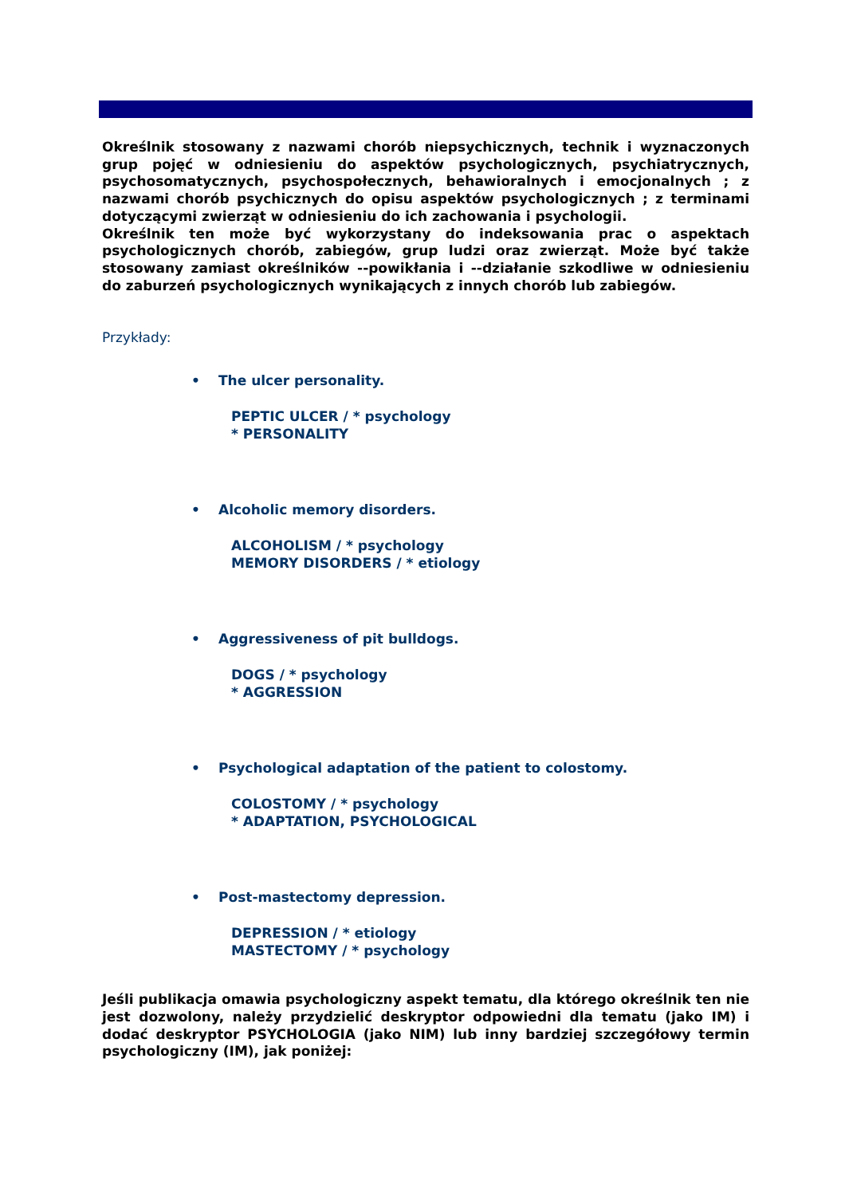Określnik stosowany z nazwami chorób niepsychicznych, technik i wyznaczonych grup pojęć w odniesieniu do aspektów psychologicznych, psychiatrycznych, psychosomatycznych, psychospołecznych, behawioralnych i emocjonalnych ; z nazwami chorób psychicznych do opisu aspektów psychologicznych ; z terminami dotyczącymi zwierząt w odniesieniu do ich zachowania i psychologii.
Określnik ten może być wykorzystany do indeksowania prac o aspektach psychologicznych chorób, zabiegów, grup ludzi oraz zwierząt. Może być także stosowany zamiast określników --powikłania i --działanie szkodliwe w odniesieniu do zaburzeń psychologicznych wynikających z innych chorób lub zabiegów.
Przykłady:
• The ulcer personality.
PEPTIC ULCER / * psychology
* PERSONALITY
• Alcoholic memory disorders.
ALCOHOLISM / * psychology
MEMORY DISORDERS / * etiology
• Aggressiveness of pit bulldogs.
DOGS / * psychology
* AGGRESSION
• Psychological adaptation of the patient to colostomy.
COLOSTOMY / * psychology
* ADAPTATION, PSYCHOLOGICAL
• Post-mastectomy depression.
DEPRESSION / * etiology
MASTECTOMY / * psychology
Jeśli publikacja omawia psychologiczny aspekt tematu, dla którego określnik ten nie jest dozwolony, należy przydzielić deskryptor odpowiedni dla tematu (jako IM) i dodać deskryptor PSYCHOLOGIA (jako NIM) lub inny bardziej szczegółowy termin psychologiczny (IM), jak poniżej: